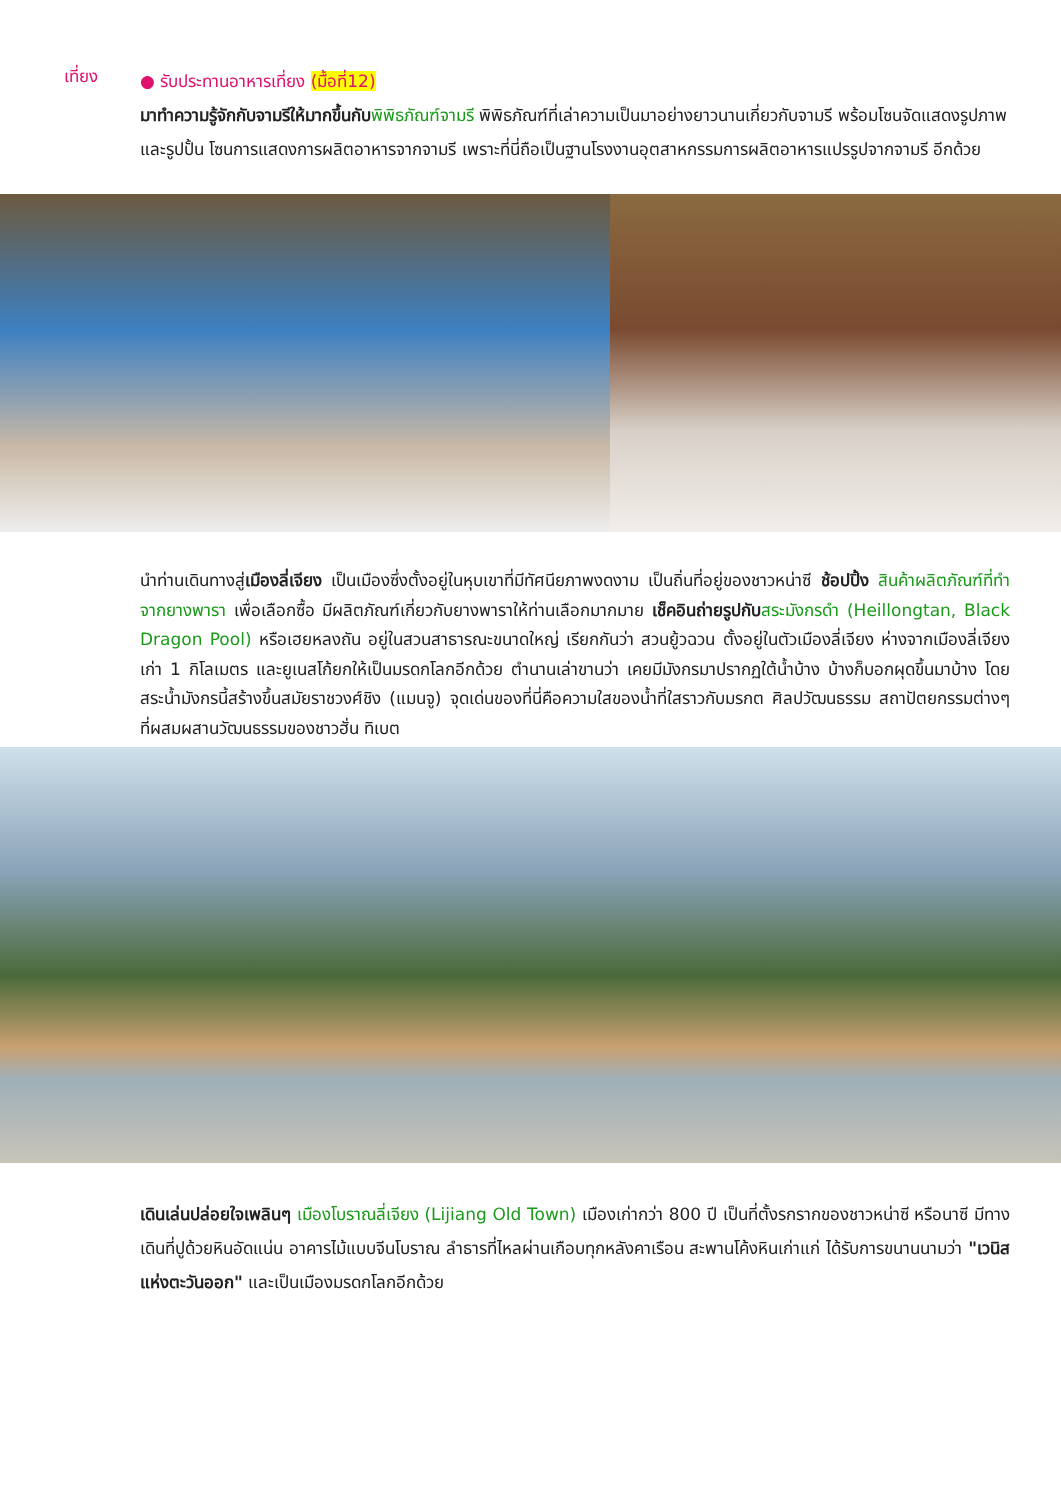เที่ยง
● รับประทานอาหารเที่ยง (มื้อที่12)
มาทำความรู้จักกับจามรีให้มากขึ้นกับ พิพิธภัณฑ์จามรี พิพิธภัณฑ์ที่เล่าความเป็นมาอย่างยาวนานเกี่ยวกับจามรี พร้อมโซนจัดแสดงรูปภาพและรูปปั้น โซนการแสดงการผลิตอาหารจากจามรี เพราะที่นี่ถือเป็นฐานโรงงานอุตสาหกรรมการผลิตอาหารแปรรูปจากจามรี อีกด้วย
นำท่านเดินทางสู่เมืองลี่เจียง เป็นเมืองซึ่งตั้งอยู่ในหุบเขาที่มีทัศนียภาพงดงาม เป็นถิ่นที่อยู่ของชาวหน่าซี ช้อปปิ้ง สินค้าผลิตภัณฑ์ที่ทำจากยางพารา เพื่อเลือกซื้อ มีผลิตภัณฑ์เกี่ยวกับยางพาราให้ท่านเลือกมากมาย เช็คอินถ่ายรูปกับ สระมังกรดำ (Heillongtan, Black Dragon Pool) หรือเฮยหลงถัน อยู่ในสวนสาธารณะขนาดใหญ่ เรียกกันว่า สวนยู้วฉวน ตั้งอยู่ในตัวเมืองลี่เจียง ห่างจากเมืองลี่เจียงเก่า 1 กิโลเมตร และยูเนสโก้ยกให้เป็นมรดกโลกอีกด้วย ตำนานเล่าขานว่า เคยมีมังกรมาปรากฏใต้น้ำบ้าง บ้างก็บอกผุดขึ้นมาบ้าง โดยสระน้ำมังกรนี้สร้างขึ้นสมัยราชวงศ์ชิง (แมนจู) จุดเด่นของที่นี่คือความใสของน้ำที่ใสราวกับมรกต ศิลปวัฒนธรรม สถาปัตยกรรมต่างๆ ที่ผสมผสานวัฒนธรรมของชาวฮั่น ทิเบต
เดินเล่นปล่อยใจเพลินๆ เมืองโบราณลี่เจียง (Lijiang Old Town) เมืองเก่ากว่า 800 ปี เป็นที่ตั้งรกรากของชาวหน่าซี หรือนาซี มีทางเดินที่ปูด้วยหินอัดแน่น อาคารไม้แบบจีนโบราณ ลำธารที่ไหลผ่านเกือบทุกหลังคาเรือน สะพานโค้งหินเก่าแก่ ได้รับการขนานนามว่า "เวนิสแห่งตะวันออก" และเป็นเมืองมรดกโลกอีกด้วย